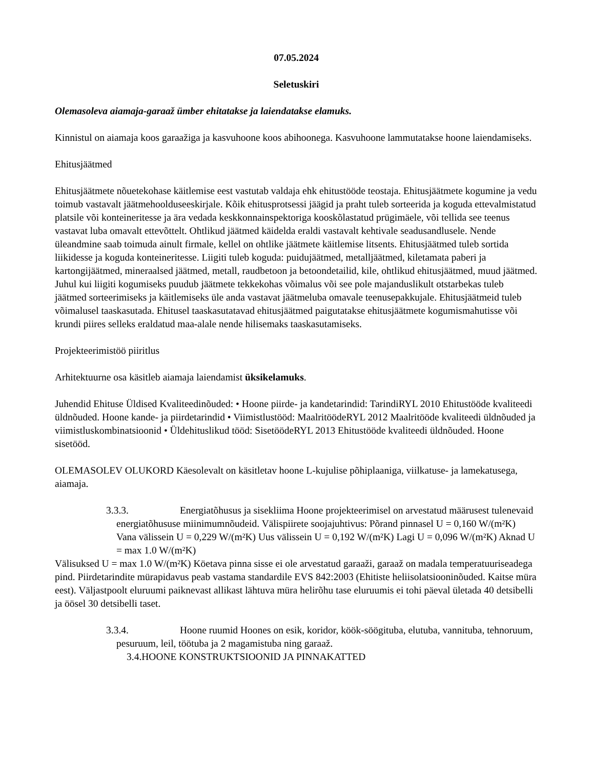07.05.2024
Seletuskiri
Olemasoleva aiamaja-garaaž ümber ehitatakse ja laiendatakse elamuks.
Kinnistul on aiamaja koos garaažiga ja kasvuhoone koos abihoonega. Kasvuhoone lammutatakse hoone laiendamiseks.
Ehitusjäätmed
Ehitusjäätmete nõuetekohase käitlemise eest vastutab valdaja ehk ehitustööde teostaja. Ehitusjäätmete kogumine ja vedu toimub vastavalt jäätmehoolduseeskirjale. Kõik ehitusprotsessi jäägid ja praht tuleb sorteerida ja koguda ettevalmistatud platsile või konteineritesse ja ära vedada keskkonnainspektoriga kooskõlastatud prügimäele, või tellida see teenus vastavat luba omavalt ettevõttelt. Ohtlikud jäätmed käidelda eraldi vastavalt kehtivale seadusandlusele. Nende üleandmine saab toimuda ainult firmale, kellel on ohtlike jäätmete käitlemise litsents. Ehitusjäätmed tuleb sortida liikidesse ja koguda konteineritesse. Liigiti tuleb koguda: puidujäätmed, metalljäätmed, kiletamata paberi ja kartongijäätmed, mineraalsed jäätmed, metall, raudbetoon ja betoondetailid, kile, ohtlikud ehitusjäätmed, muud jäätmed. Juhul kui liigiti kogumiseks puudub jäätmete tekkekohas võimalus või see pole majanduslikult otstarbekas tuleb jäätmed sorteerimiseks ja käitlemiseks üle anda vastavat jäätmeluba omavale teenusepakkujale. Ehitusjäätmeid tuleb võimalusel taaskasutada. Ehitusel taaskasutatavad ehitusjäätmed paigutatakse ehitusjäätmete kogumismahutisse või krundi piires selleks eraldatud maa-alale nende hilisemaks taaskasutamiseks.
Projekteerimistöö piiritlus
Arhitektuurne osa käsitleb aiamaja laiendamist üksikelamuks.
Juhendid Ehituse Üldised Kvaliteedinõuded: • Hoone piirde- ja kandetarindid: TarindiRYL 2010 Ehitustööde kvaliteedi üldnõuded. Hoone kande- ja piirdetarindid • Viimistlustööd: MaalritöödeRYL 2012 Maalritööde kvaliteedi üldnõuded ja viimistluskombinatsioonid • Üldehituslikud tööd: SisetöödeRYL 2013 Ehitustööde kvaliteedi üldnõuded. Hoone sisetööd.
OLEMASOLEV OLUKORD Käesolevalt on käsitletav hoone L-kujulise põhiplaaniga, viilkatuse- ja lamekatusega, aiamaja.
3.3.3. Energiatõhusus ja sisekliima Hoone projekteerimisel on arvestatud määrusest tulenevaid energiatõhususe miinimumnõudeid. Välispiirete soojajuhtivus: Põrand pinnasel U = 0,160 W/(m²K) Vana välissein U = 0,229 W/(m²K) Uus välissein U = 0,192 W/(m²K) Lagi U = 0,096 W/(m²K) Aknad U = max 1.0 W/(m²K)
Välisuksed U = max 1.0 W/(m²K) Köetava pinna sisse ei ole arvestatud garaaži, garaaž on madala temperatuuriseadega pind. Piirdetarindite mürapidavus peab vastama standardile EVS 842:2003 (Ehitiste heliisolatsiooninõuded. Kaitse müra eest). Väljastpoolt eluruumi paiknevast allikast lähtuva müra helirõhu tase eluruumis ei tohi päeval ületada 40 detsibelli ja öösel 30 detsibelli taset.
3.3.4. Hoone ruumid Hoones on esik, koridor, köök-söögituba, elutuba, vannituba, tehnoruum, pesuruum, leil, töötuba ja 2 magamistuba ning garaaž.
3.4.HOONE KONSTRUKTSIOONID JA PINNAKATTED